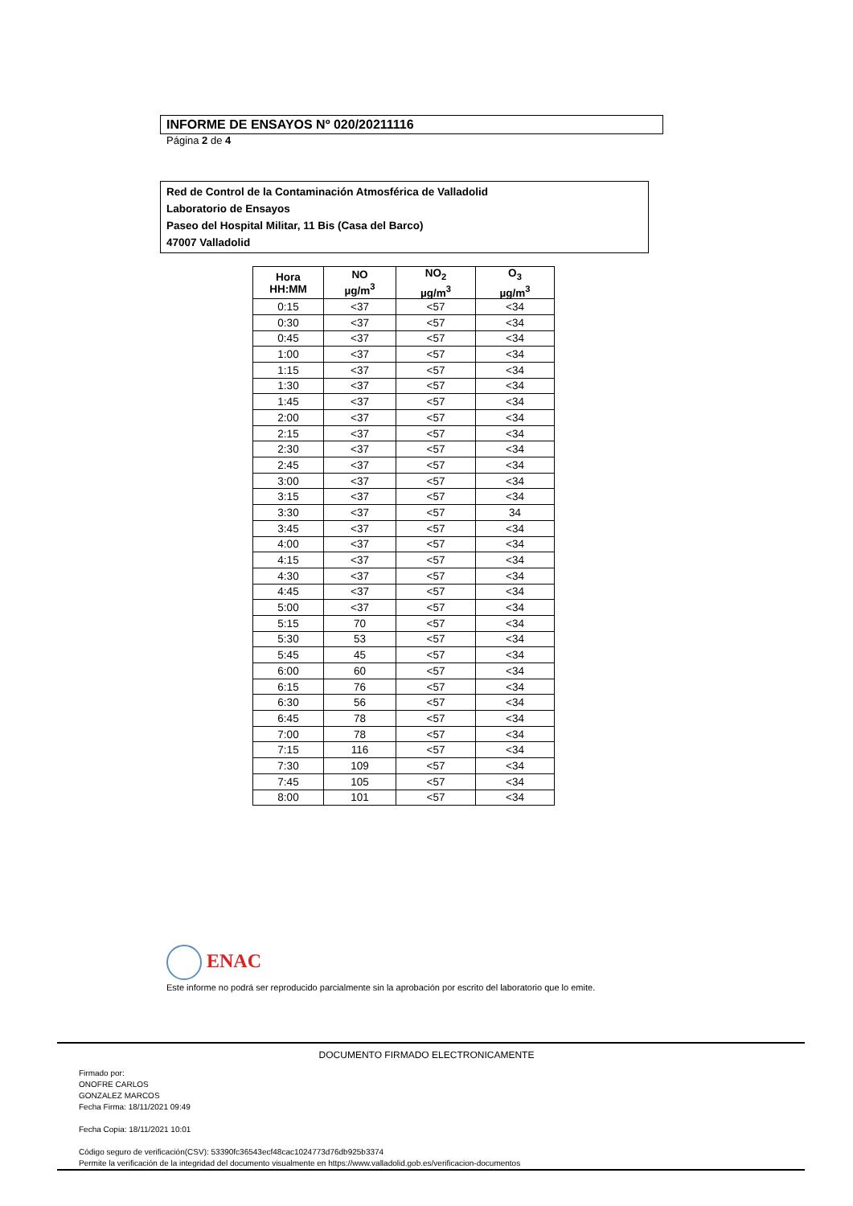INFORME DE ENSAYOS Nº 020/20211116
Página 2 de 4
Red de Control de la Contaminación Atmosférica de Valladolid
Laboratorio de Ensayos
Paseo del Hospital Militar, 11 Bis (Casa del Barco)
47007 Valladolid
| Hora HH:MM | NO µg/m<sup>3</sup> | NO<sub>2</sub> µg/m<sup>3</sup> | O<sub>3</sub> µg/m<sup>3</sup> |
| --- | --- | --- | --- |
| 0:15 | <37 | <57 | <34 |
| 0:30 | <37 | <57 | <34 |
| 0:45 | <37 | <57 | <34 |
| 1:00 | <37 | <57 | <34 |
| 1:15 | <37 | <57 | <34 |
| 1:30 | <37 | <57 | <34 |
| 1:45 | <37 | <57 | <34 |
| 2:00 | <37 | <57 | <34 |
| 2:15 | <37 | <57 | <34 |
| 2:30 | <37 | <57 | <34 |
| 2:45 | <37 | <57 | <34 |
| 3:00 | <37 | <57 | <34 |
| 3:15 | <37 | <57 | <34 |
| 3:30 | <37 | <57 | 34 |
| 3:45 | <37 | <57 | <34 |
| 4:00 | <37 | <57 | <34 |
| 4:15 | <37 | <57 | <34 |
| 4:30 | <37 | <57 | <34 |
| 4:45 | <37 | <57 | <34 |
| 5:00 | <37 | <57 | <34 |
| 5:15 | 70 | <57 | <34 |
| 5:30 | 53 | <57 | <34 |
| 5:45 | 45 | <57 | <34 |
| 6:00 | 60 | <57 | <34 |
| 6:15 | 76 | <57 | <34 |
| 6:30 | 56 | <57 | <34 |
| 6:45 | 78 | <57 | <34 |
| 7:00 | 78 | <57 | <34 |
| 7:15 | 116 | <57 | <34 |
| 7:30 | 109 | <57 | <34 |
| 7:45 | 105 | <57 | <34 |
| 8:00 | 101 | <57 | <34 |
ENAC
Este informe no podrá ser reproducido parcialmente sin la aprobación por escrito del laboratorio que lo emite.
DOCUMENTO FIRMADO ELECTRONICAMENTE
Firmado por:
ONOFRE CARLOS
GONZALEZ MARCOS
Fecha Firma: 18/11/2021 09:49
Fecha Copia: 18/11/2021 10:01
Código seguro de verificación(CSV): 53390fc36543ecf48cac1024773d76db925b3374
Permite la verificación de la integridad del documento visualmente en https://www.valladolid.gob.es/verificacion-documentos